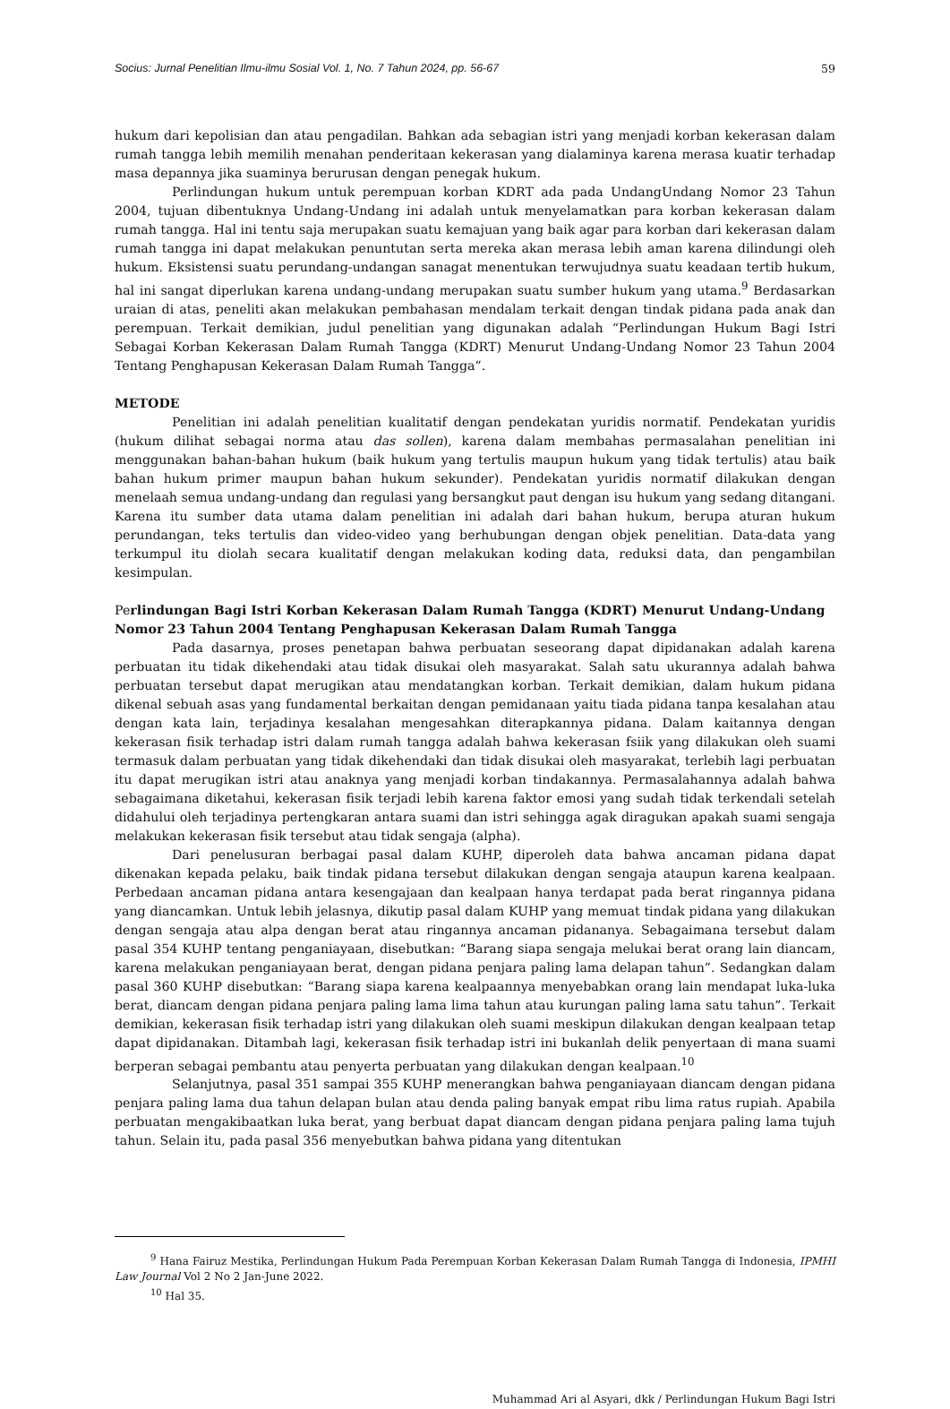Socius: Jurnal Penelitian Ilmu-ilmu Sosial Vol. 1, No. 7 Tahun 2024, pp. 56-67 59
hukum dari kepolisian dan atau pengadilan. Bahkan ada sebagian istri yang menjadi korban kekerasan dalam rumah tangga lebih memilih menahan penderitaan kekerasan yang dialaminya karena merasa kuatir terhadap masa depannya jika suaminya berurusan dengan penegak hukum.
Perlindungan hukum untuk perempuan korban KDRT ada pada UndangUndang Nomor 23 Tahun 2004, tujuan dibentuknya Undang-Undang ini adalah untuk menyelamatkan para korban kekerasan dalam rumah tangga. Hal ini tentu saja merupakan suatu kemajuan yang baik agar para korban dari kekerasan dalam rumah tangga ini dapat melakukan penuntutan serta mereka akan merasa lebih aman karena dilindungi oleh hukum. Eksistensi suatu perundang-undangan sanagat menentukan terwujudnya suatu keadaan tertib hukum, hal ini sangat diperlukan karena undang-undang merupakan suatu sumber hukum yang utama.<sup>9</sup> Berdasarkan uraian di atas, peneliti akan melakukan pembahasan mendalam terkait dengan tindak pidana pada anak dan perempuan. Terkait demikian, judul penelitian yang digunakan adalah “Perlindungan Hukum Bagi Istri Sebagai Korban Kekerasan Dalam Rumah Tangga (KDRT) Menurut Undang-Undang Nomor 23 Tahun 2004 Tentang Penghapusan Kekerasan Dalam Rumah Tangga”.
METODE
Penelitian ini adalah penelitian kualitatif dengan pendekatan yuridis normatif. Pendekatan yuridis (hukum dilihat sebagai norma atau das sollen), karena dalam membahas permasalahan penelitian ini menggunakan bahan-bahan hukum (baik hukum yang tertulis maupun hukum yang tidak tertulis) atau baik bahan hukum primer maupun bahan hukum sekunder). Pendekatan yuridis normatif dilakukan dengan menelaah semua undang-undang dan regulasi yang bersangkut paut dengan isu hukum yang sedang ditangani. Karena itu sumber data utama dalam penelitian ini adalah dari bahan hukum, berupa aturan hukum perundangan, teks tertulis dan video-video yang berhubungan dengan objek penelitian. Data-data yang terkumpul itu diolah secara kualitatif dengan melakukan koding data, reduksi data, dan pengambilan kesimpulan.
Perlindungan Bagi Istri Korban Kekerasan Dalam Rumah Tangga (KDRT) Menurut Undang-Undang Nomor 23 Tahun 2004 Tentang Penghapusan Kekerasan Dalam Rumah Tangga
Pada dasarnya, proses penetapan bahwa perbuatan seseorang dapat dipidanakan adalah karena perbuatan itu tidak dikehendaki atau tidak disukai oleh masyarakat. Salah satu ukurannya adalah bahwa perbuatan tersebut dapat merugikan atau mendatangkan korban. Terkait demikian, dalam hukum pidana dikenal sebuah asas yang fundamental berkaitan dengan pemidanaan yaitu tiada pidana tanpa kesalahan atau dengan kata lain, terjadinya kesalahan mengesahkan diterapkannya pidana. Dalam kaitannya dengan kekerasan fisik terhadap istri dalam rumah tangga adalah bahwa kekerasan fsiik yang dilakukan oleh suami termasuk dalam perbuatan yang tidak dikehendaki dan tidak disukai oleh masyarakat, terlebih lagi perbuatan itu dapat merugikan istri atau anaknya yang menjadi korban tindakannya. Permasalahannya adalah bahwa sebagaimana diketahui, kekerasan fisik terjadi lebih karena faktor emosi yang sudah tidak terkendali setelah didahului oleh terjadinya pertengkaran antara suami dan istri sehingga agak diragukan apakah suami sengaja melakukan kekerasan fisik tersebut atau tidak sengaja (alpha).
Dari penelusuran berbagai pasal dalam KUHP, diperoleh data bahwa ancaman pidana dapat dikenakan kepada pelaku, baik tindak pidana tersebut dilakukan dengan sengaja ataupun karena kealpaan. Perbedaan ancaman pidana antara kesengajaan dan kealpaan hanya terdapat pada berat ringannya pidana yang diancamkan. Untuk lebih jelasnya, dikutip pasal dalam KUHP yang memuat tindak pidana yang dilakukan dengan sengaja atau alpa dengan berat atau ringannya ancaman pidananya. Sebagaimana tersebut dalam pasal 354 KUHP tentang penganiayaan, disebutkan: “Barang siapa sengaja melukai berat orang lain diancam, karena melakukan penganiayaan berat, dengan pidana penjara paling lama delapan tahun”. Sedangkan dalam pasal 360 KUHP disebutkan: “Barang siapa karena kealpaannya menyebabkan orang lain mendapat luka-luka berat, diancam dengan pidana penjara paling lama lima tahun atau kurungan paling lama satu tahun”. Terkait demikian, kekerasan fisik terhadap istri yang dilakukan oleh suami meskipun dilakukan dengan kealpaan tetap dapat dipidanakan. Ditambah lagi, kekerasan fisik terhadap istri ini bukanlah delik penyertaan di mana suami berperan sebagai pembantu atau penyerta perbuatan yang dilakukan dengan kealpaan.<sup>10</sup>
Selanjutnya, pasal 351 sampai 355 KUHP menerangkan bahwa penganiayaan diancam dengan pidana penjara paling lama dua tahun delapan bulan atau denda paling banyak empat ribu lima ratus rupiah. Apabila perbuatan mengakibaatkan luka berat, yang berbuat dapat diancam dengan pidana penjara paling lama tujuh tahun. Selain itu, pada pasal 356 menyebutkan bahwa pidana yang ditentukan
<sup>9</sup> Hana Fairuz Mestika, Perlindungan Hukum Pada Perempuan Korban Kekerasan Dalam Rumah Tangga di Indonesia, IPMHI Law Journal Vol 2 No 2 Jan-June 2022.
<sup>10</sup> Hal 35.
Muhammad Ari al Asyari, dkk / Perlindungan Hukum Bagi Istri